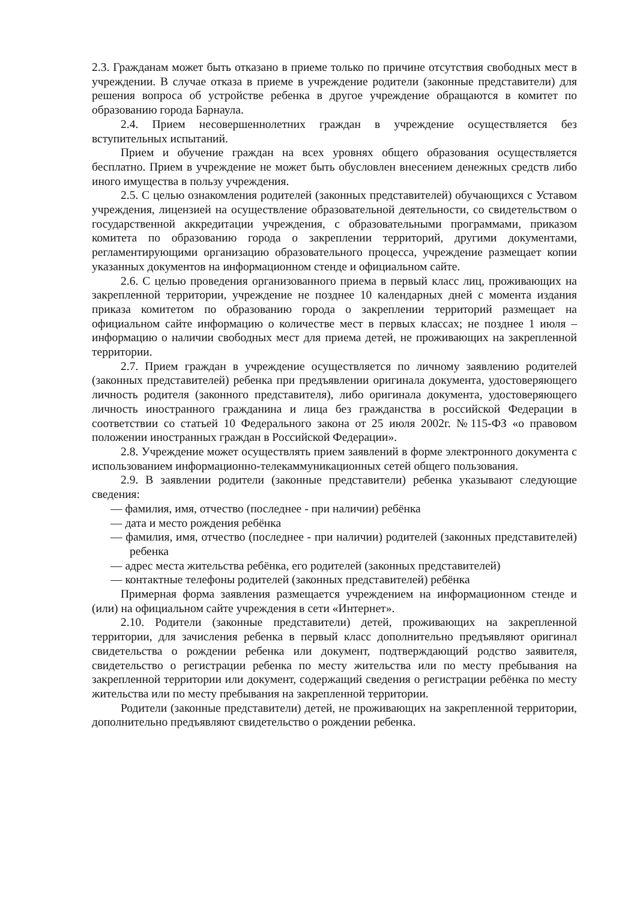2.3. Гражданам может быть отказано в приеме только по причине отсутствия свободных мест в учреждении. В случае отказа в приеме в учреждение родители (законные представители) для решения вопроса об устройстве ребенка в другое учреждение обращаются в комитет по образованию города Барнаула.
2.4. Прием несовершеннолетних граждан в учреждение осуществляется без вступительных испытаний.
Прием и обучение граждан на всех уровнях общего образования осуществляется бесплатно. Прием в учреждение не может быть обусловлен внесением денежных средств либо иного имущества в пользу учреждения.
2.5. С целью ознакомления родителей (законных представителей) обучающихся с Уставом учреждения, лицензией на осуществление образовательной деятельности, со свидетельством о государственной аккредитации учреждения, с образовательными программами, приказом комитета по образованию города о закреплении территорий, другими документами, регламентирующими организацию образовательного процесса, учреждение размещает копии указанных документов на информационном стенде и официальном сайте.
2.6. С целью проведения организованного приема в первый класс лиц, проживающих на закрепленной территории, учреждение не позднее 10 календарных дней с момента издания приказа комитетом по образованию города о закреплении территорий размещает на официальном сайте информацию о количестве мест в первых классах; не позднее 1 июля – информацию о наличии свободных мест для приема детей, не проживающих на закрепленной территории.
2.7. Прием граждан в учреждение осуществляется по личному заявлению родителей (законных представителей) ребенка при предъявлении оригинала документа, удостоверяющего личность родителя (законного представителя), либо оригинала документа, удостоверяющего личность иностранного гражданина и лица без гражданства в российской Федерации в соответствии со статьей 10 Федерального закона от 25 июля 2002г. №115-ФЗ «о правовом положении иностранных граждан в Российской Федерации».
2.8. Учреждение может осуществлять прием заявлений в форме электронного документа с использованием информационно-телекаммуникационных сетей общего пользования.
2.9. В заявлении родители (законные представители) ребенка указывают следующие сведения:
— фамилия, имя, отчество (последнее - при наличии) ребёнка
— дата и место рождения ребёнка
— фамилия, имя, отчество (последнее - при наличии) родителей (законных представителей) ребенка
— адрес места жительства ребёнка, его родителей (законных представителей)
— контактные телефоны родителей (законных представителей) ребёнка
Примерная форма заявления размещается учреждением на информационном стенде и (или) на официальном сайте учреждения в сети «Интернет».
2.10. Родители (законные представители) детей, проживающих на закрепленной территории, для зачисления ребенка в первый класс дополнительно предъявляют оригинал свидетельства о рождении ребенка или документ, подтверждающий родство заявителя, свидетельство о регистрации ребенка по месту жительства или по месту пребывания на закрепленной территории или документ, содержащий сведения о регистрации ребёнка по месту жительства или по месту пребывания на закрепленной территории.
Родители (законные представители) детей, не проживающих на закрепленной территории, дополнительно предъявляют свидетельство о рождении ребенка.